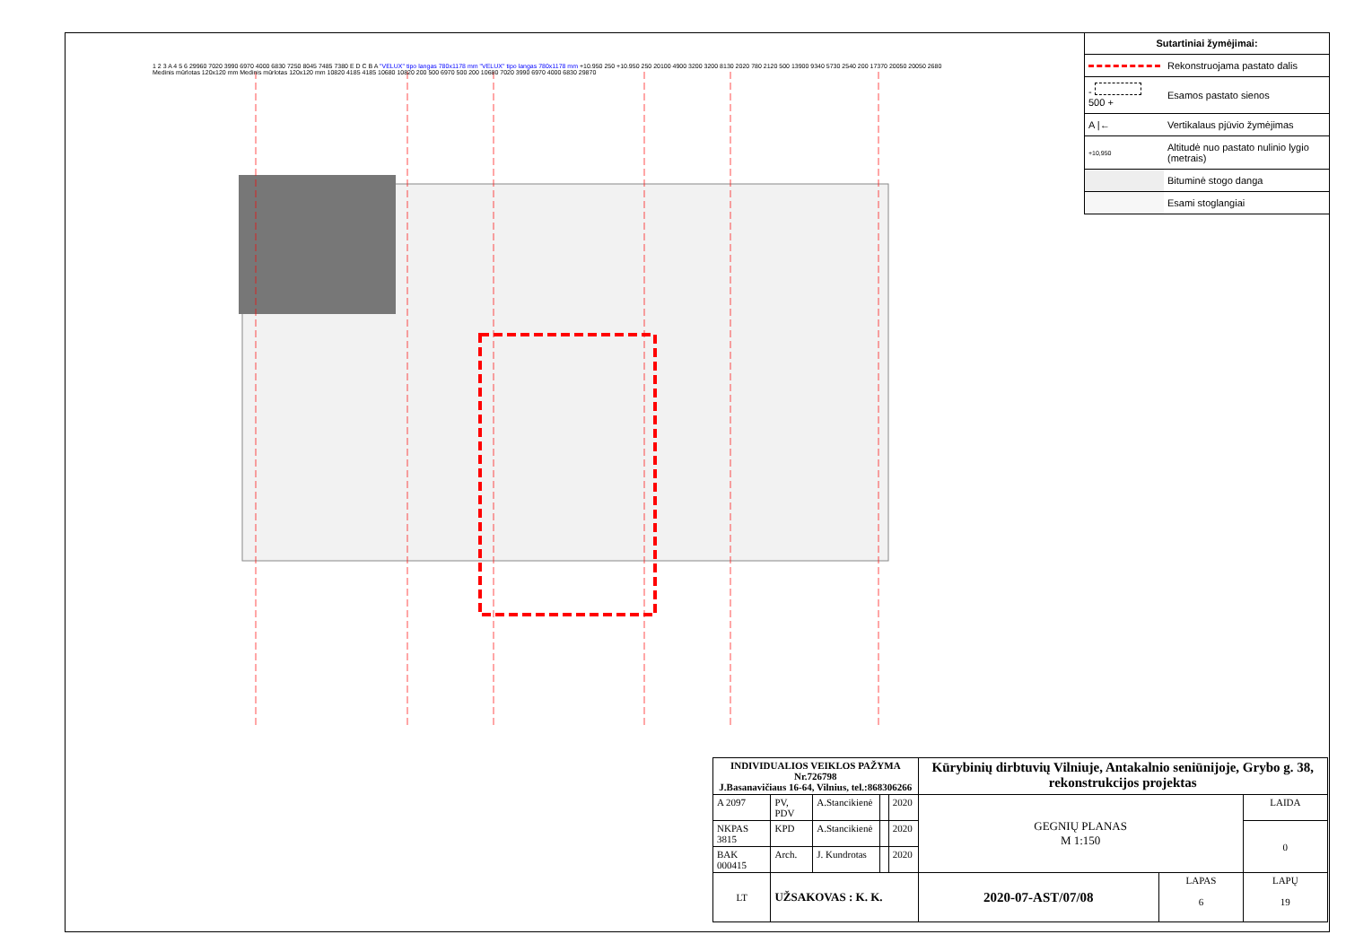| Sutartiniai žymėjimai: | |
| --- | --- |
| | Rekonstruojama pastato dalis |
| - 500 + | Esamos pastato sienos |
| A /← | Vertikalaus pjūvio žymėjimas |
| +10,950 | Altitudė nuo pastato nulinio lygio (metrais) |
| | Bituminė stogo danga |
| | Esami stoglangiai |
1 2 3 A 4 5 6 29960 7020 3990 6970 4000 6830 7250 8045 7485 7380 E D C B A "VELUX" tipo langas 780x1178 mm "VELUX" tipo langas 780x1178 mm +10.950 250 +10.950 250 20100 4900 3200 3200 8130 2020 780 2120 500 13900 9340 5730 2540 200 17370 20050 20050 2680 Medinis mūrlotas 120x120 mm Medinis mūrlotas 120x120 mm 10820 4185 4185 10680 10820 200 500 6970 500 200 10680 7020 3990 6970 4000 6830 29870
| INDIVIDUALIOS VEIKLOS PAŽYMA Nr.726798 J.Basanavičiaus 16-64, Vilnius, tel.:868306266 | | | | | Kūrybinių dirbtuvių Vilniuje, Antakalnio seniūnijoje, Grybo g. 38, rekonstrukcijos projektas | | |
| A 2097 | PV, PDV | A.Stancikienė | | 2020 | GEGNIŲ PLANAS M 1:150 | | LAIDA |
| NKPAS 3815 | KPD | A.Stancikienė | | 2020 | | | 0 |
| BAK 000415 | Arch. | J. Kundrotas | | 2020 | | | |
| LT | UŽSAKOVAS : K. K. | | | | 2020-07-AST/07/08 | LAPAS 6 | LAPŲ 19 |